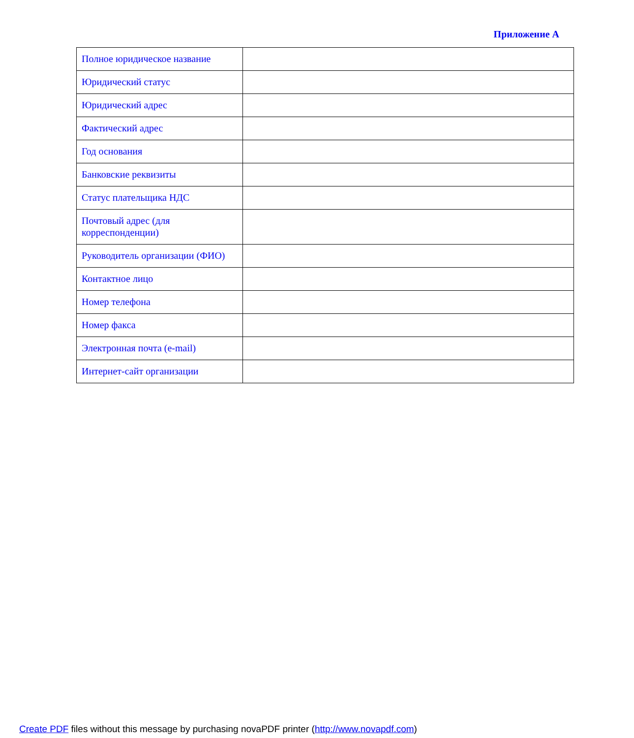Приложение А
| Полное юридическое название | |
| Юридический статус | |
| Юридический адрес | |
| Фактический адрес | |
| Год основания | |
| Банковские реквизиты | |
| Статус плательщика НДС | |
| Почтовый адрес (для корреспонденции) | |
| Руководитель организации (ФИО) | |
| Контактное лицо | |
| Номер телефона | |
| Номер факса | |
| Электронная почта (e-mail) | |
| Интернет-сайт организации | |
Create PDF files without this message by purchasing novaPDF printer (http://www.novapdf.com)